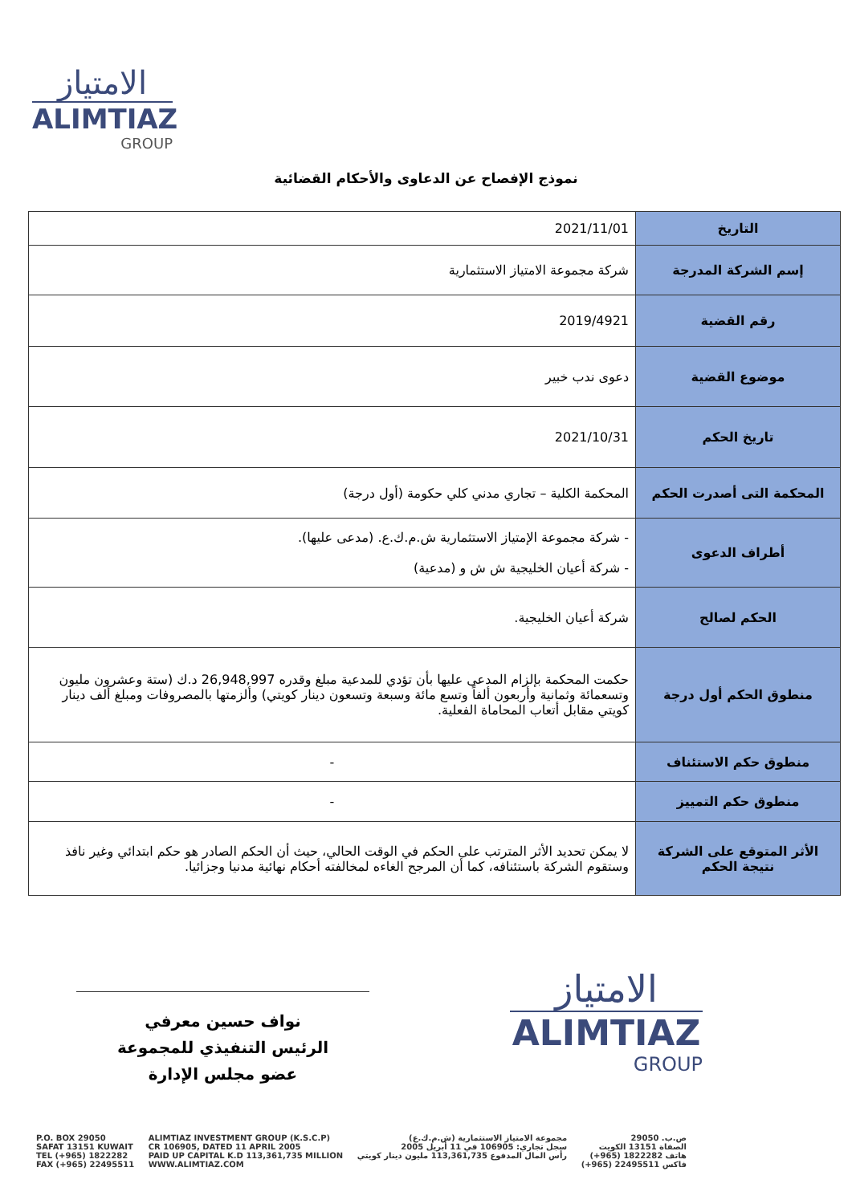الامتياز
ALIMTIAZ
GROUP
نموذج الإفصاح عن الدعاوى والأحكام القضائية
| التاريخ | 2021/11/01 |
| إسم الشركة المدرجة | شركة مجموعة الامتياز الاستثمارية |
| رقم القضية | 2019/4921 |
| موضوع القضية | دعوى ندب خبير |
| تاريخ الحكم | 2021/10/31 |
| المحكمة التى أصدرت الحكم | المحكمة الكلية – تجاري مدني كلي حكومة (أول درجة) |
| أطراف الدعوى | - شركة مجموعة الإمتياز الاستثمارية ش.م.ك.ع. (مدعى عليها). - شركة أعيان الخليجية ش ش و (مدعية) |
| الحكم لصالح | شركة أعيان الخليجية. |
| منطوق الحكم أول درجة | حكمت المحكمة بإلزام المدعى عليها بأن تؤدي للمدعية مبلغ وقدره 26,948,997 د.ك (ستة وعشرون مليون وتسعمائة وثمانية وأربعون ألفاً وتسع مائة وسبعة وتسعون دينار كويتي) وألزمتها بالمصروفات ومبلغ ألف دينار كويتي مقابل أتعاب المحاماة الفعلية. |
| منطوق حكم الاستئناف | - |
| منطوق حكم التمييز | - |
| الأثر المتوقع على الشركة نتيجة الحكم | لا يمكن تحديد الأثر المترتب على الحكم في الوقت الحالي، حيث أن الحكم الصادر هو حكم ابتدائي وغير نافذ وستقوم الشركة باستئنافه، كما أن المرجح الغاءه لمخالفته أحكام نهائية مدنيا وجزائيا. |
نواف حسين معرفي
الرئيس التنفيذي للمجموعة
عضو مجلس الإدارة
الامتياز
ALIMTIAZ
GROUP
P.O. BOX 29050
SAFAT 13151 KUWAIT
TEL (+965) 1822282
FAX (+965) 22495511
ALIMTIAZ INVESTMENT GROUP (K.S.C.P)
CR 106905, DATED 11 APRIL 2005
PAID UP CAPITAL K.D 113,361,735 MILLION
WWW.ALIMTIAZ.COM
مجموعة الامتياز الاستثمارية (ش.م.ك.ع)
سجل تجاري: 106905 في 11 أبريل 2005
رأس المال المدفوع 113,361,735 مليون دينار كويتي
ص.ب. 29050
الصفاة 13151 الكويت
هاتف 1822282 (965+)
فاكس 22495511 (965+)